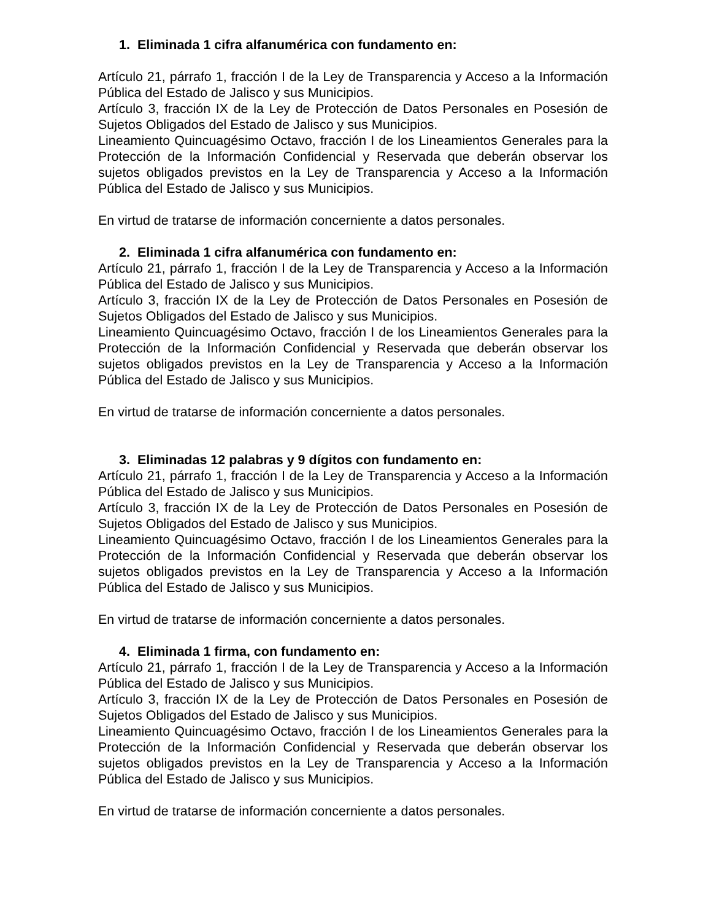1. Eliminada 1 cifra alfanumérica con fundamento en:
Artículo 21, párrafo 1, fracción I de la Ley de Transparencia y Acceso a la Información Pública del Estado de Jalisco y sus Municipios.
Artículo 3, fracción IX de la Ley de Protección de Datos Personales en Posesión de Sujetos Obligados del Estado de Jalisco y sus Municipios.
Lineamiento Quincuagésimo Octavo, fracción I de los Lineamientos Generales para la Protección de la Información Confidencial y Reservada que deberán observar los sujetos obligados previstos en la Ley de Transparencia y Acceso a la Información Pública del Estado de Jalisco y sus Municipios.
En virtud de tratarse de información concerniente a datos personales.
2. Eliminada 1 cifra alfanumérica con fundamento en:
Artículo 21, párrafo 1, fracción I de la Ley de Transparencia y Acceso a la Información Pública del Estado de Jalisco y sus Municipios.
Artículo 3, fracción IX de la Ley de Protección de Datos Personales en Posesión de Sujetos Obligados del Estado de Jalisco y sus Municipios.
Lineamiento Quincuagésimo Octavo, fracción I de los Lineamientos Generales para la Protección de la Información Confidencial y Reservada que deberán observar los sujetos obligados previstos en la Ley de Transparencia y Acceso a la Información Pública del Estado de Jalisco y sus Municipios.
En virtud de tratarse de información concerniente a datos personales.
3. Eliminadas 12 palabras y 9 dígitos con fundamento en:
Artículo 21, párrafo 1, fracción I de la Ley de Transparencia y Acceso a la Información Pública del Estado de Jalisco y sus Municipios.
Artículo 3, fracción IX de la Ley de Protección de Datos Personales en Posesión de Sujetos Obligados del Estado de Jalisco y sus Municipios.
Lineamiento Quincuagésimo Octavo, fracción I de los Lineamientos Generales para la Protección de la Información Confidencial y Reservada que deberán observar los sujetos obligados previstos en la Ley de Transparencia y Acceso a la Información Pública del Estado de Jalisco y sus Municipios.
En virtud de tratarse de información concerniente a datos personales.
4. Eliminada 1 firma, con fundamento en:
Artículo 21, párrafo 1, fracción I de la Ley de Transparencia y Acceso a la Información Pública del Estado de Jalisco y sus Municipios.
Artículo 3, fracción IX de la Ley de Protección de Datos Personales en Posesión de Sujetos Obligados del Estado de Jalisco y sus Municipios.
Lineamiento Quincuagésimo Octavo, fracción I de los Lineamientos Generales para la Protección de la Información Confidencial y Reservada que deberán observar los sujetos obligados previstos en la Ley de Transparencia y Acceso a la Información Pública del Estado de Jalisco y sus Municipios.
En virtud de tratarse de información concerniente a datos personales.